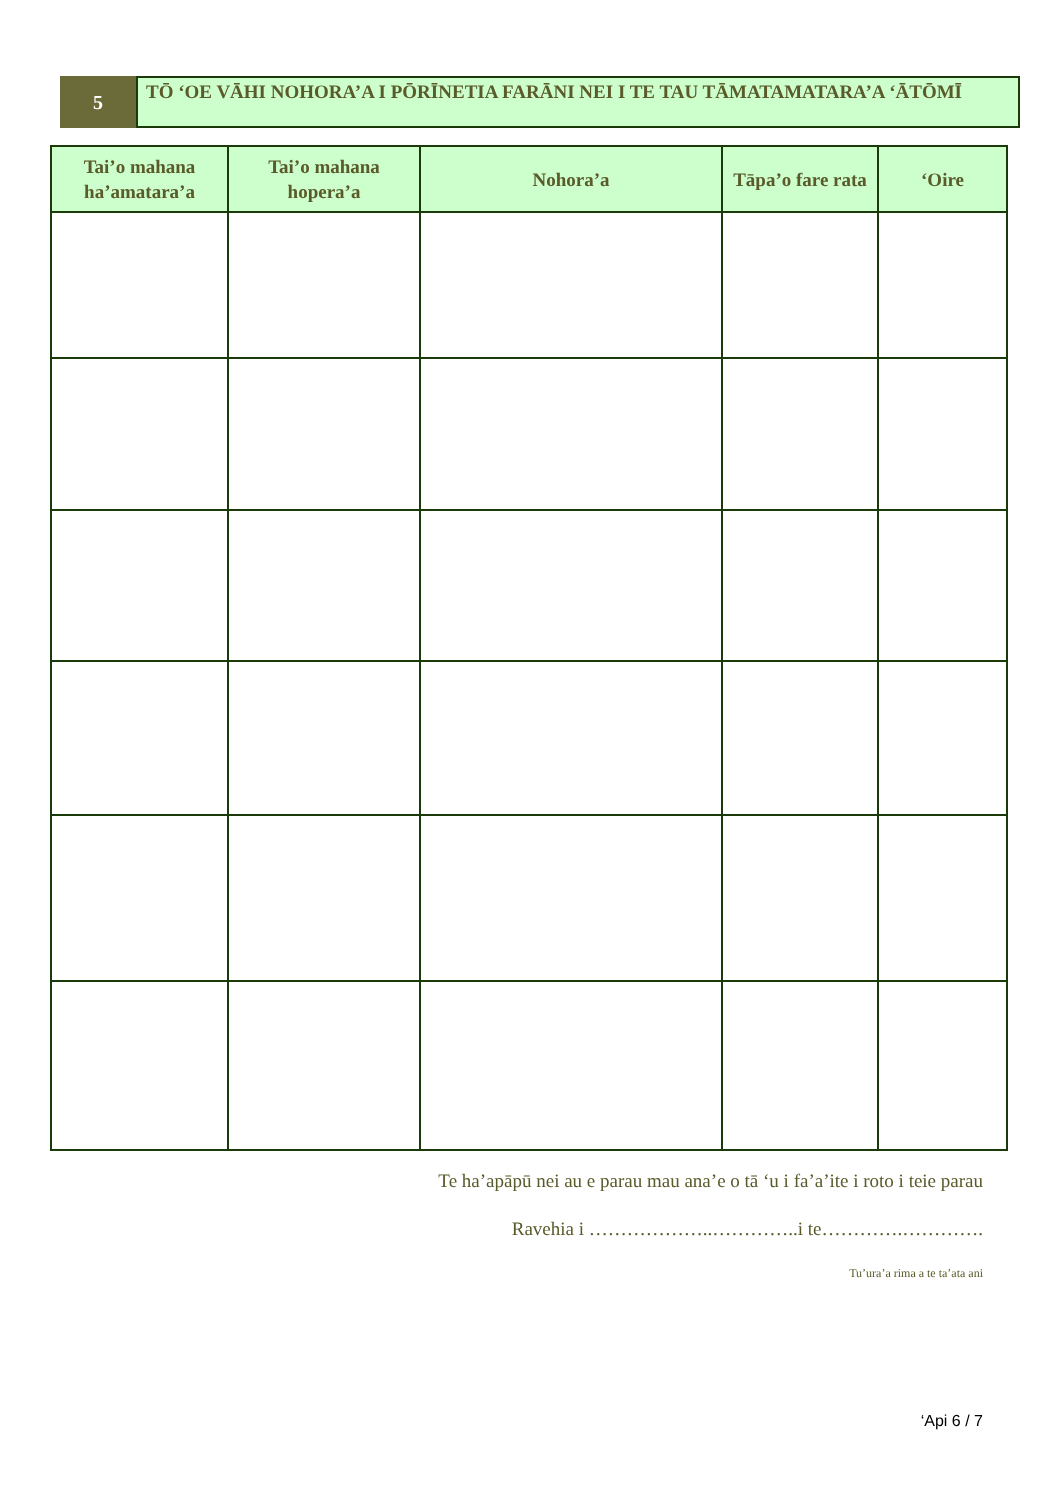5
TŌ ‘OE VĀHI NOHORA’A I PŌRĪNETIA FARĀNI NEI I TE TAU TĀMATAMATARA’A ‘ĀTŌMĪ
| Tai’o mahana ha’amatara’a | Tai’o mahana hopera’a | Nohora’a | Tāpa’o fare rata | ‘Oire |
| --- | --- | --- | --- | --- |
Te ha’apāpū nei au e parau mau ana’e o tā ‘u i fa’a’ite i roto i teie parau
Ravehia i ………………..…………..i te………….………….
Tu’ura’a rima a te ta’ata ani
‘Api 6 / 7